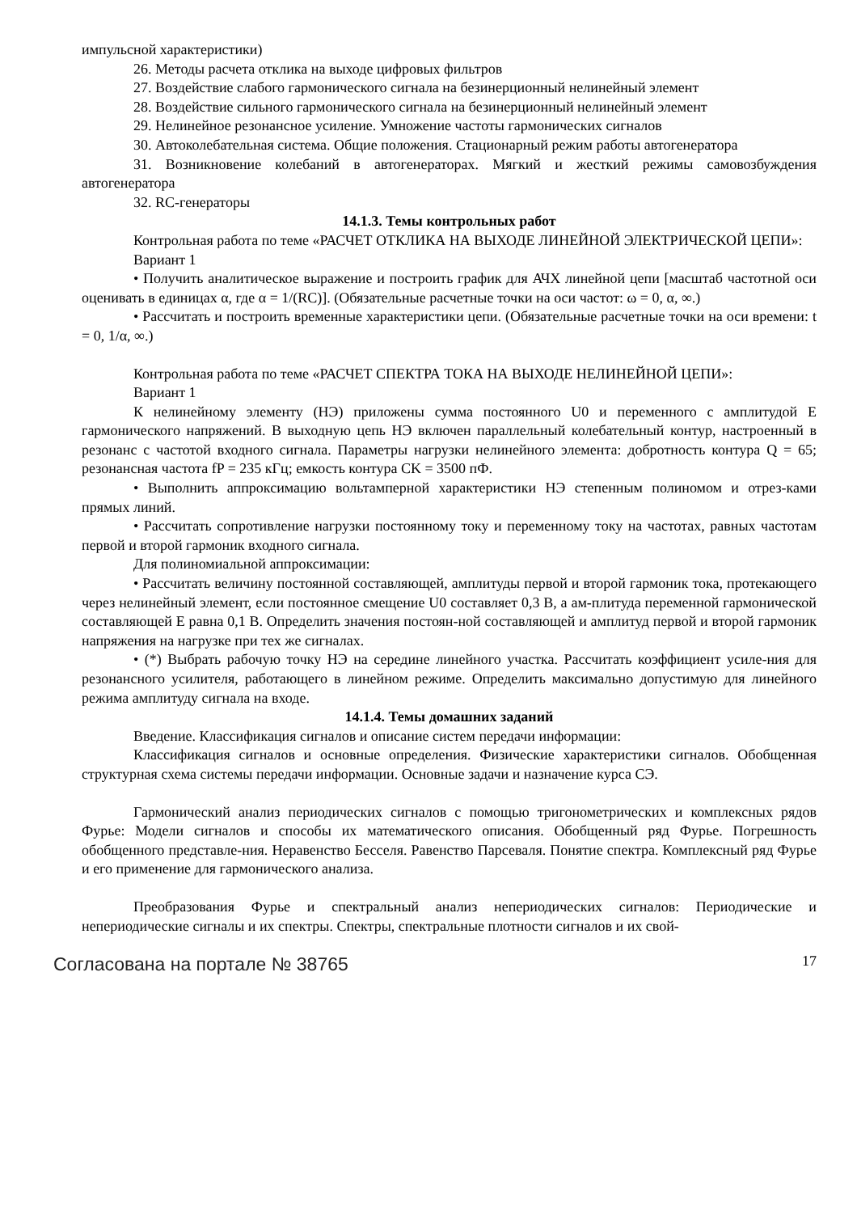импульсной характеристики)
26. Методы расчета отклика на выходе цифровых фильтров
27. Воздействие слабого гармонического сигнала на безинерционный нелинейный элемент
28. Воздействие сильного гармонического сигнала на безинерционный нелинейный элемент
29. Нелинейное резонансное усиление. Умножение частоты гармонических сигналов
30. Автоколебательная система. Общие положения. Стационарный режим работы автогенератора
31. Возникновение колебаний в автогенераторах. Мягкий и жесткий режимы самовозбуждения автогенератора
32. RC-генераторы
14.1.3. Темы контрольных работ
Контрольная работа по теме «РАСЧЕТ ОТКЛИКА НА ВЫХОДЕ ЛИНЕЙНОЙ ЭЛЕКТРИЧЕСКОЙ ЦЕПИ»:
Вариант 1
• Получить аналитическое выражение и построить график для АЧХ линейной цепи [масштаб частотной оси оценивать в единицах α, где α = 1/(RC)]. (Обязательные расчетные точки на оси частот: ω = 0, α, ∞.)
• Рассчитать и построить временные характеристики цепи. (Обязательные расчетные точки на оси времени: t = 0, 1/α, ∞.)
Контрольная работа по теме «РАСЧЕТ СПЕКТРА ТОКА НА ВЫХОДЕ НЕЛИНЕЙНОЙ ЦЕПИ»:
Вариант 1
К нелинейному элементу (НЭ) приложены сумма постоянного U0 и переменного с амплитудой E гармонического напряжений. В выходную цепь НЭ включен параллельный колебательный контур, настроенный в резонанс с частотой входного сигнала. Параметры нагрузки нелинейного элемента: добротность контура Q = 65; резонансная частота fP = 235 кГц; емкость контура CK = 3500 пФ.
• Выполнить аппроксимацию вольтамперной характеристики НЭ степенным полиномом и отрез-ками прямых линий.
• Рассчитать сопротивление нагрузки постоянному току и переменному току на частотах, равных частотам первой и второй гармоник входного сигнала.
Для полиномиальной аппроксимации:
• Рассчитать величину постоянной составляющей, амплитуды первой и второй гармоник тока, протекающего через нелинейный элемент, если постоянное смещение U0 составляет 0,3 В, а ам-плитуда переменной гармонической составляющей E равна 0,1 В. Определить значения постоян-ной составляющей и амплитуд первой и второй гармоник напряжения на нагрузке при тех же сигналах.
• (*) Выбрать рабочую точку НЭ на середине линейного участка. Рассчитать коэффициент усиле-ния для резонансного усилителя, работающего в линейном режиме. Определить максимально допустимую для линейного режима амплитуду сигнала на входе.
14.1.4. Темы домашних заданий
Введение. Классификация сигналов и описание систем передачи информации:
Классификация сигналов и основные определения. Физические характеристики сигналов. Обобщенная структурная схема системы передачи информации. Основные задачи и назначение курса СЭ.
Гармонический анализ периодических сигналов с помощью тригонометрических и комплексных рядов Фурье: Модели сигналов и способы их математического описания. Обобщенный ряд Фурье. Погрешность обобщенного представле-ния. Неравенство Бесселя. Равенство Парсеваля. Понятие спектра. Комплексный ряд Фурье и его применение для гармонического анализа.
Преобразования Фурье и спектральный анализ непериодических сигналов: Периодические и непериодические сигналы и их спектры. Спектры, спектральные плотности сигналов и их свой-
Согласована на портале № 38765
17